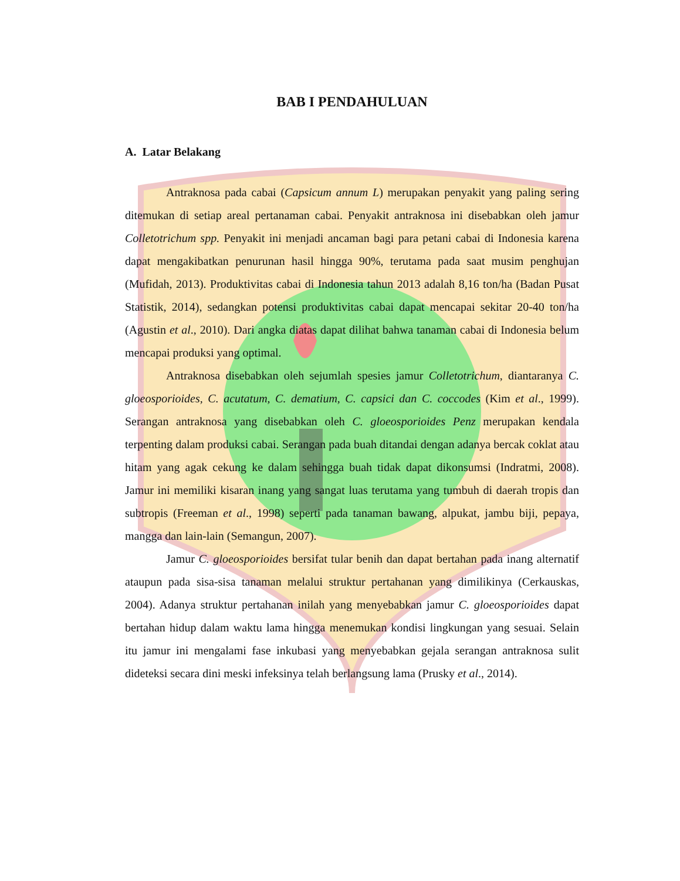BAB I PENDAHULUAN
A. Latar Belakang
Antraknosa pada cabai (Capsicum annum L) merupakan penyakit yang paling sering ditemukan di setiap areal pertanaman cabai. Penyakit antraknosa ini disebabkan oleh jamur Colletotrichum spp. Penyakit ini menjadi ancaman bagi para petani cabai di Indonesia karena dapat mengakibatkan penurunan hasil hingga 90%, terutama pada saat musim penghujan (Mufidah, 2013). Produktivitas cabai di Indonesia tahun 2013 adalah 8,16 ton/ha (Badan Pusat Statistik, 2014), sedangkan potensi produktivitas cabai dapat mencapai sekitar 20-40 ton/ha (Agustin et al., 2010). Dari angka diatas dapat dilihat bahwa tanaman cabai di Indonesia belum mencapai produksi yang optimal.
Antraknosa disebabkan oleh sejumlah spesies jamur Colletotrichum, diantaranya C. gloeosporioides, C. acutatum, C. dematium, C. capsici dan C. coccodes (Kim et al., 1999). Serangan antraknosa yang disebabkan oleh C. gloeosporioides Penz merupakan kendala terpenting dalam produksi cabai. Serangan pada buah ditandai dengan adanya bercak coklat atau hitam yang agak cekung ke dalam sehingga buah tidak dapat dikonsumsi (Indratmi, 2008). Jamur ini memiliki kisaran inang yang sangat luas terutama yang tumbuh di daerah tropis dan subtropis (Freeman et al., 1998) seperti pada tanaman bawang, alpukat, jambu biji, pepaya, mangga dan lain-lain (Semangun, 2007).
Jamur C. gloeosporioides bersifat tular benih dan dapat bertahan pada inang alternatif ataupun pada sisa-sisa tanaman melalui struktur pertahanan yang dimilikinya (Cerkauskas, 2004). Adanya struktur pertahanan inilah yang menyebabkan jamur C. gloeosporioides dapat bertahan hidup dalam waktu lama hingga menemukan kondisi lingkungan yang sesuai. Selain itu jamur ini mengalami fase inkubasi yang menyebabkan gejala serangan antraknosa sulit dideteksi secara dini meski infeksinya telah berlangsung lama (Prusky et al., 2014).